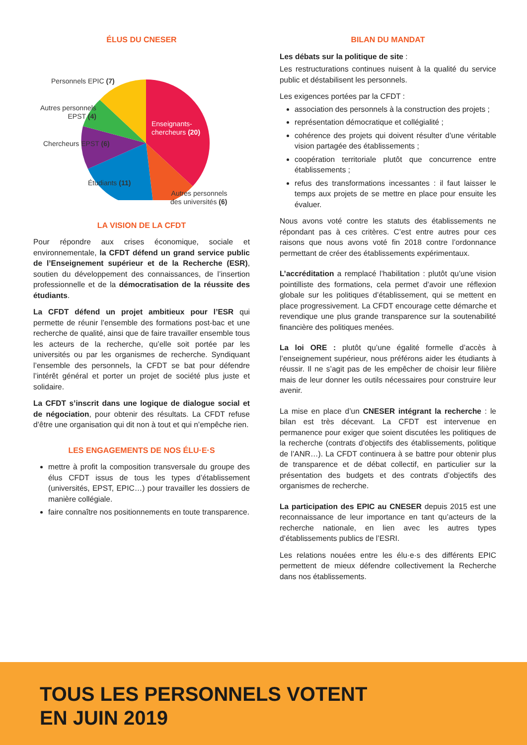ÉLUS DU CNESER
Personnels EPIC (7)
Autres personnels
EPST (4)
Chercheurs EPST (6)
Enseignants-
chercheurs (20)
Étudiants (11)
Autres personnels
des universités (6)
LA VISION DE LA CFDT
Pour répondre aux crises économique, sociale et environnementale, la CFDT défend un grand service public de l’Enseignement supérieur et de la Recherche (ESR), soutien du développement des connaissances, de l’insertion professionnelle et de la démocratisation de la réussite des étudiants.
La CFDT défend un projet ambitieux pour l’ESR qui permette de réunir l’ensemble des formations post-bac et une recherche de qualité, ainsi que de faire travailler ensemble tous les acteurs de la recherche, qu’elle soit portée par les universités ou par les organismes de recherche. Syndiquant l’ensemble des personnels, la CFDT se bat pour défendre l’intérêt général et porter un projet de société plus juste et solidaire.
La CFDT s’inscrit dans une logique de dialogue social et de négociation, pour obtenir des résultats. La CFDT refuse d’être une organisation qui dit non à tout et qui n’empêche rien.
LES ENGAGEMENTS DE NOS ÉLU·E·S
mettre à profit la composition transversale du groupe des élus CFDT issus de tous les types d’établissement (universités, EPST, EPIC…) pour travailler les dossiers de manière collégiale.
faire connaître nos positionnements en toute transparence.
BILAN DU MANDAT
Les débats sur la politique de site :
Les restructurations continues nuisent à la qualité du service public et déstabilisent les personnels.
Les exigences portées par la CFDT :
association des personnels à la construction des projets ;
représentation démocratique et collégialité ;
cohérence des projets qui doivent résulter d’une véritable vision partagée des établissements ;
coopération territoriale plutôt que concurrence entre établissements ;
refus des transformations incessantes : il faut laisser le temps aux projets de se mettre en place pour ensuite les évaluer.
Nous avons voté contre les statuts des établissements ne répondant pas à ces critères. C’est entre autres pour ces raisons que nous avons voté fin 2018 contre l’ordonnance permettant de créer des établissements expérimentaux.
L’accréditation a remplacé l’habilitation : plutôt qu’une vision pointilliste des formations, cela permet d’avoir une réflexion globale sur les politiques d’établissement, qui se mettent en place progressivement. La CFDT encourage cette démarche et revendique une plus grande transparence sur la soutenabilité financière des politiques menées.
La loi ORE : plutôt qu’une égalité formelle d’accès à l’enseignement supérieur, nous préférons aider les étudiants à réussir. Il ne s’agit pas de les empêcher de choisir leur filière mais de leur donner les outils nécessaires pour construire leur avenir.
La mise en place d’un CNESER intégrant la recherche : le bilan est très décevant. La CFDT est intervenue en permanence pour exiger que soient discutées les politiques de la recherche (contrats d’objectifs des établissements, politique de l’ANR…). La CFDT continuera à se battre pour obtenir plus de transparence et de débat collectif, en particulier sur la présentation des budgets et des contrats d’objectifs des organismes de recherche.
La participation des EPIC au CNESER depuis 2015 est une reconnaissance de leur importance en tant qu’acteurs de la recherche nationale, en lien avec les autres types d’établissements publics de l’ESRI.
Les relations nouées entre les élu·e·s des différents EPIC permettent de mieux défendre collectivement la Recherche dans nos établissements.
TOUS LES PERSONNELS VOTENT
EN JUIN 2019